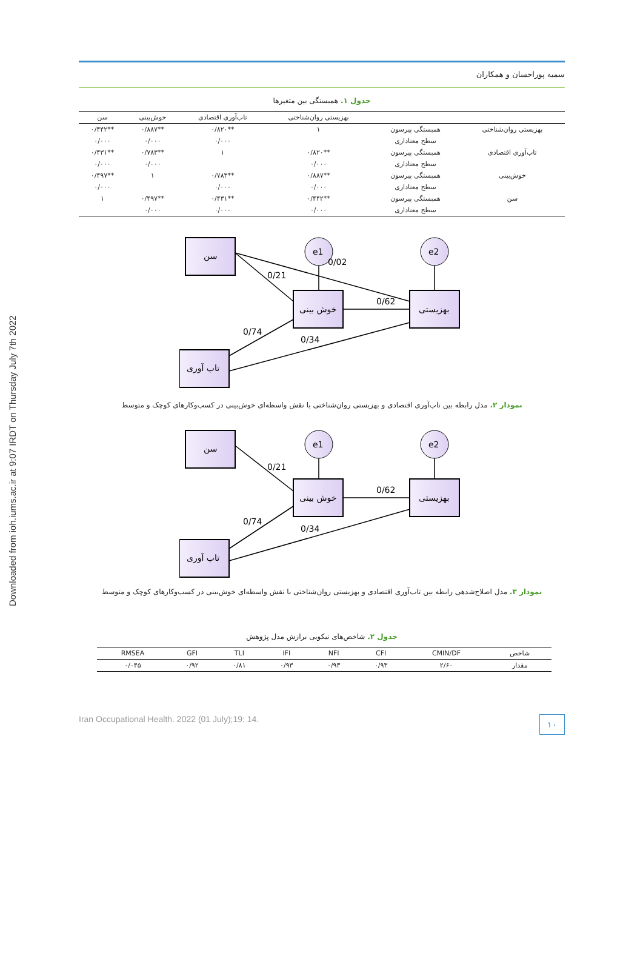Downloaded from ioh.iums.ac.ir at 9:07 IRDT on Thursday July 7th 2022
سمیه پوراحسان و همکاران
جدول ۱. همبستگی بین متغیرها
| | | بهزیستی روان‌شناختی | تاب‌آوری اقتصادی | خوش‌بینی | سن |
| --- | --- | --- | --- | --- | --- |
| بهزیستی روان‌شناختی | همبستگی پیرسون | ۱ | **۰/۸۲۰ | **۰/۸۸۷ | **۰/۴۴۲ |
| | سطح معناداری | | ۰/۰۰۰ | ۰/۰۰۰ | ۰/۰۰۰ |
| تاب‌آوری اقتصادی | همبستگی پیرسون | **۰/۸۲۰ | ۱ | **۰/۷۸۳ | **۰/۴۳۱ |
| | سطح معناداری | ۰/۰۰۰ | | ۰/۰۰۰ | ۰/۰۰۰ |
| خوش‌بینی | همبستگی پیرسون | **۰/۸۸۷ | **۰/۷۸۳ | ۱ | **۰/۴۹۷ |
| | سطح معناداری | ۰/۰۰۰ | ۰/۰۰۰ | | ۰/۰۰۰ |
| سن | همبستگی پیرسون | **۰/۴۴۲ | **۰/۴۳۱ | **۰/۴۹۷ | ۱ |
| | سطح معناداری | ۰/۰۰۰ | ۰/۰۰۰ | ۰/۰۰۰ | |
سن
تاب آوری
خوش بینی
بهزیستی
e1
e2
0/21
0/02
0/62
0/74
0/34
نمودار ۲. مدل رابطه بین تاب‌آوری اقتصادی و بهزیستی روان‌شناختی با نقش واسطه‌ای خوش‌بینی در کسب‌وکارهای کوچک و متوسط
سن
تاب آوری
خوش بینی
بهزیستی
e1
e2
0/21
0/62
0/74
0/34
نمودار ۳. مدل اصلاح‌شدهی رابطه بین تاب‌آوری اقتصادی و بهزیستی روان‌شناختی با نقش واسطه‌ای خوش‌بینی در کسب‌وکارهای کوچک و متوسط
جدول ۲. شاخص‌های نیکویی برازش مدل پژوهش
| شاخص | CMIN/DF | CFI | NFI | IFI | TLI | GFI | RMSEA |
| --- | --- | --- | --- | --- | --- | --- | --- |
| مقدار | ۲/۶۰ | ۰/۹۳ | ۰/۹۳ | ۰/۹۳ | ۰/۸۱ | ۰/۹۲ | ۰/۰۴۵ |
Iran Occupational Health. 2022 (01 July);19: 14. ۱۰